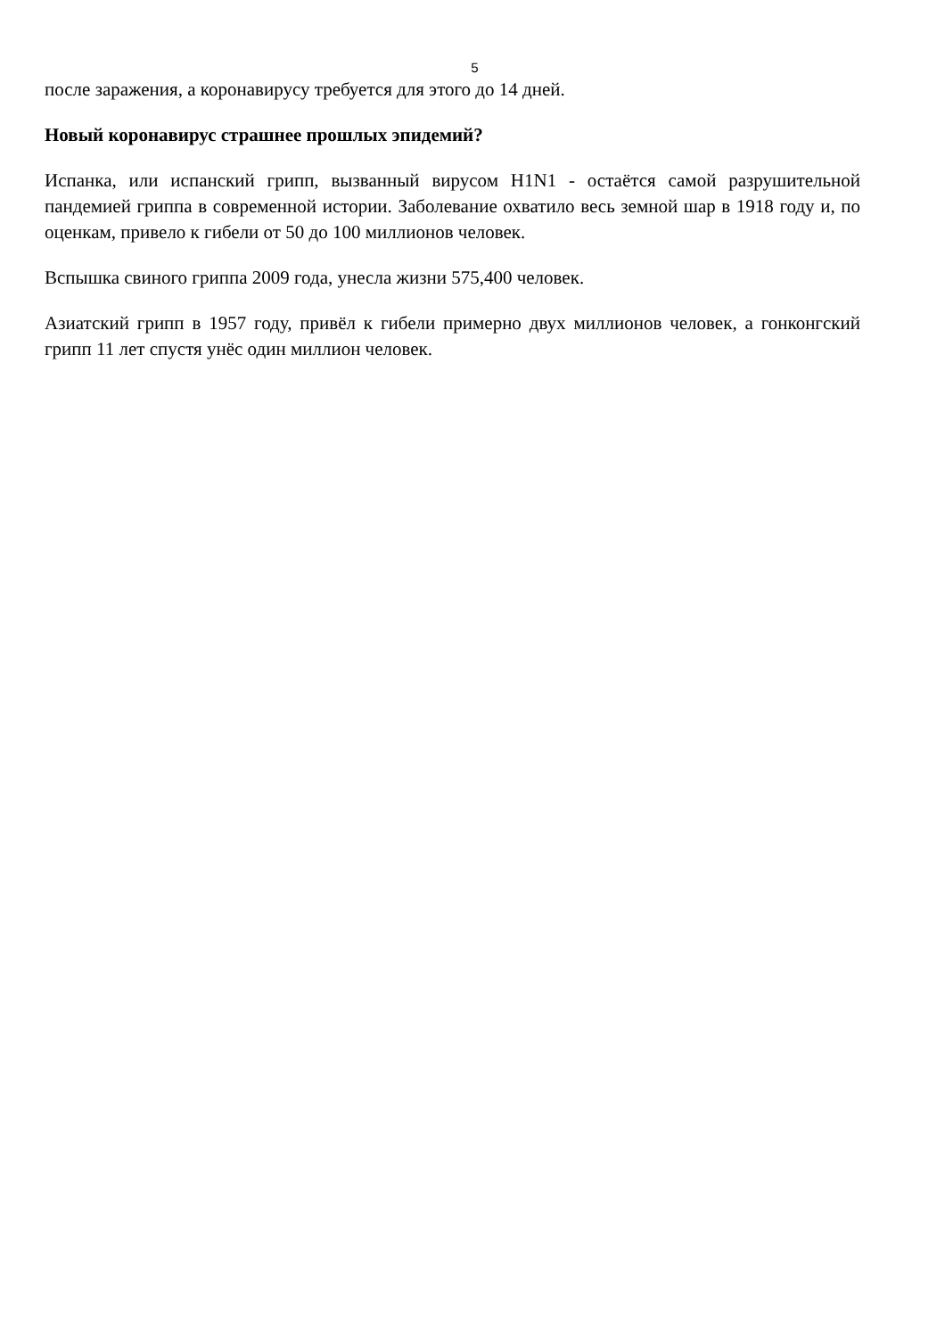5
после заражения, а коронавирусу требуется для этого до 14 дней.
Новый коронавирус страшнее прошлых эпидемий?
Испанка, или испанский грипп, вызванный вирусом H1N1 - остаётся самой разрушительной пандемией гриппа в современной истории. Заболевание охватило весь земной шар в 1918 году и, по оценкам, привело к гибели от 50 до 100 миллионов человек.
Вспышка свиного гриппа 2009 года, унесла жизни 575,400 человек.
Азиатский грипп в 1957 году, привёл к гибели примерно двух миллионов человек, а гонконгский грипп 11 лет спустя унёс один миллион человек.